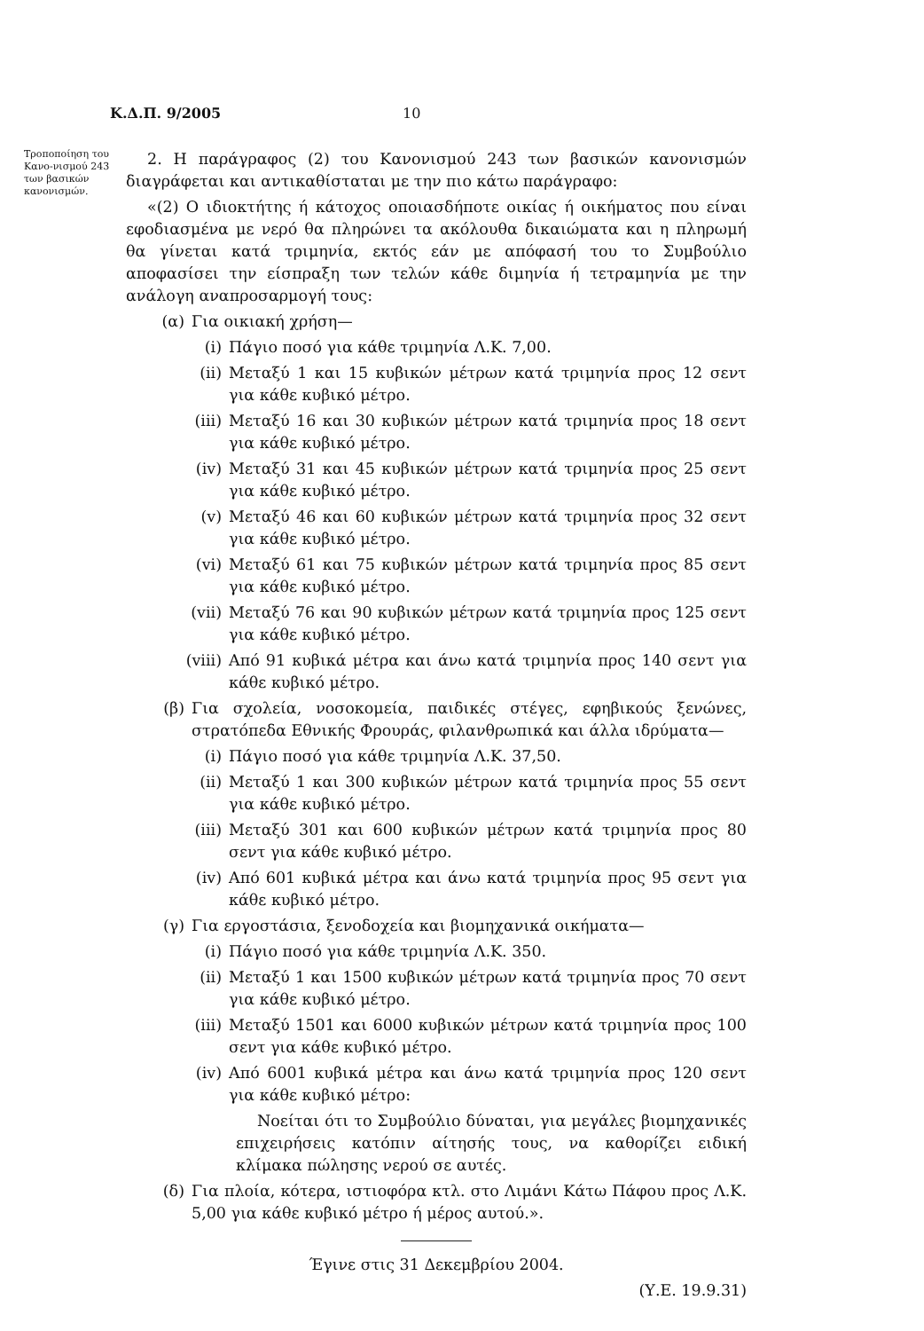Κ.Δ.Π. 9/2005 10
Τροποποίηση του Κανο-νισμού 243 των βασικών κανονισμών.
2. Η παράγραφος (2) του Κανονισμού 243 των βασικών κανονισμών διαγράφεται και αντικαθίσταται με την πιο κάτω παράγραφο:
«(2) Ο ιδιοκτήτης ή κάτοχος οποιασδήποτε οικίας ή οικήματος που είναι εφοδιασμένα με νερό θα πληρώνει τα ακόλουθα δικαιώματα και η πληρωμή θα γίνεται κατά τριμηνία, εκτός εάν με απόφασή του το Συμβούλιο αποφασίσει την είσπραξη των τελών κάθε διμηνία ή τετραμηνία με την ανάλογη αναπροσαρμογή τους:
(α) Για οικιακή χρήση—
(i) Πάγιο ποσό για κάθε τριμηνία Λ.Κ. 7,00.
(ii) Μεταξύ 1 και 15 κυβικών μέτρων κατά τριμηνία προς 12 σεντ για κάθε κυβικό μέτρο.
(iii) Μεταξύ 16 και 30 κυβικών μέτρων κατά τριμηνία προς 18 σεντ για κάθε κυβικό μέτρο.
(iv) Μεταξύ 31 και 45 κυβικών μέτρων κατά τριμηνία προς 25 σεντ για κάθε κυβικό μέτρο.
(v) Μεταξύ 46 και 60 κυβικών μέτρων κατά τριμηνία προς 32 σεντ για κάθε κυβικό μέτρο.
(vi) Μεταξύ 61 και 75 κυβικών μέτρων κατά τριμηνία προς 85 σεντ για κάθε κυβικό μέτρο.
(vii) Μεταξύ 76 και 90 κυβικών μέτρων κατά τριμηνία προς 125 σεντ για κάθε κυβικό μέτρο.
(viii) Από 91 κυβικά μέτρα και άνω κατά τριμηνία προς 140 σεντ για κάθε κυβικό μέτρο.
(β) Για σχολεία, νοσοκομεία, παιδικές στέγες, εφηβικούς ξενώνες, στρατόπεδα Εθνικής Φρουράς, φιλανθρωπικά και άλλα ιδρύματα—
(i) Πάγιο ποσό για κάθε τριμηνία Λ.Κ. 37,50.
(ii) Μεταξύ 1 και 300 κυβικών μέτρων κατά τριμηνία προς 55 σεντ για κάθε κυβικό μέτρο.
(iii) Μεταξύ 301 και 600 κυβικών μέτρων κατά τριμηνία προς 80 σεντ για κάθε κυβικό μέτρο.
(iv) Από 601 κυβικά μέτρα και άνω κατά τριμηνία προς 95 σεντ για κάθε κυβικό μέτρο.
(γ) Για εργοστάσια, ξενοδοχεία και βιομηχανικά οικήματα—
(i) Πάγιο ποσό για κάθε τριμηνία Λ.Κ. 350.
(ii) Μεταξύ 1 και 1500 κυβικών μέτρων κατά τριμηνία προς 70 σεντ για κάθε κυβικό μέτρο.
(iii) Μεταξύ 1501 και 6000 κυβικών μέτρων κατά τριμηνία προς 100 σεντ για κάθε κυβικό μέτρο.
(iv) Από 6001 κυβικά μέτρα και άνω κατά τριμηνία προς 120 σεντ για κάθε κυβικό μέτρο:
Νοείται ότι το Συμβούλιο δύναται, για μεγάλες βιομηχανικές επιχειρήσεις κατόπιν αίτησής τους, να καθορίζει ειδική κλίμακα πώλησης νερού σε αυτές.
(δ) Για πλοία, κότερα, ιστιοφόρα κτλ. στο Λιμάνι Κάτω Πάφου προς Λ.Κ. 5,00 για κάθε κυβικό μέτρο ή μέρος αυτού.».
Έγινε στις 31 Δεκεμβρίου 2004.
(Υ.Ε. 19.9.31)